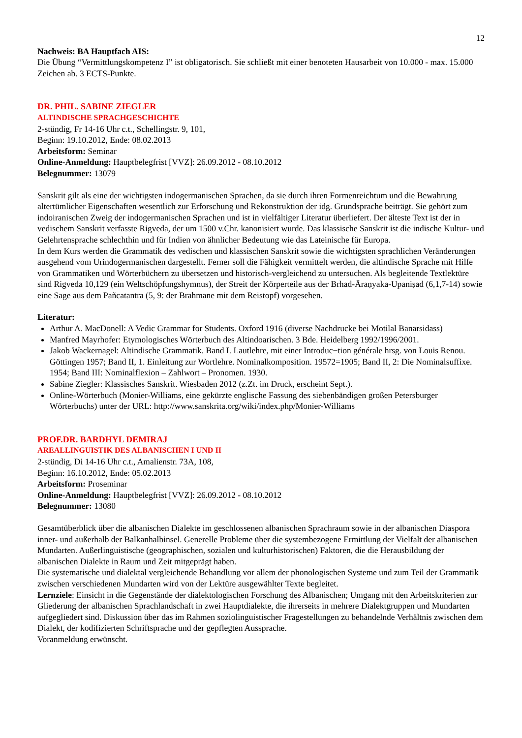12
Nachweis: BA Hauptfach AIS:
Die Übung “Vermittlungskompetenz I” ist obligatorisch. Sie schließt mit einer benoteten Hausarbeit von 10.000 - max. 15.000 Zeichen ab. 3 ECTS-Punkte.
DR. PHIL. SABINE ZIEGLER
ALTINDISCHE SPRACHGESCHICHTE
2-stündig, Fr 14-16 Uhr c.t., Schellingstr. 9, 101,
Beginn: 19.10.2012, Ende: 08.02.2013
Arbeitsform: Seminar
Online-Anmeldung: Hauptbelegfrist [VVZ]: 26.09.2012 - 08.10.2012
Belegnummer: 13079
Sanskrit gilt als eine der wichtigsten indogermanischen Sprachen, da sie durch ihren Formenreichtum und die Bewahrung altertümlicher Eigenschaften wesentlich zur Erforschung und Rekonstruktion der idg. Grundsprache beiträgt. Sie gehört zum indoiranischen Zweig der indogermanischen Sprachen und ist in vielfältiger Literatur überliefert. Der älteste Text ist der in vedischem Sanskrit verfasste Rigveda, der um 1500 v.Chr. kanonisiert wurde. Das klassische Sanskrit ist die indische Kultur- und Gelehrtensprache schlechthin und für Indien von ähnlicher Bedeutung wie das Lateinische für Europa.
In dem Kurs werden die Grammatik des vedischen und klassischen Sanskrit sowie die wichtigsten sprachlichen Veränderungen ausgehend vom Urindogermanischen dargestellt. Ferner soll die Fähigkeit vermittelt werden, die altindische Sprache mit Hilfe von Grammatiken und Wörterbüchern zu übersetzen und historisch-vergleichend zu untersuchen. Als begleitende Textlektüre sind Rigveda 10,129 (ein Weltschöpfungshymnus), der Streit der Körperteile aus der Brhad-Āraṇyaka-Upaniṣad (6,1,7-14) sowie eine Sage aus dem Pañcatantra (5, 9: der Brahmane mit dem Reistopf) vorgesehen.
Literatur:
Arthur A. MacDonell: A Vedic Grammar for Students. Oxford 1916 (diverse Nachdrucke bei Motilal Banarsidass)
Manfred Mayrhofer: Etymologisches Wörterbuch des Altindoarischen. 3 Bde. Heidelberg 1992/1996/2001.
Jakob Wackernagel: Altindische Grammatik. Band I. Lautlehre, mit einer Introduc−tion générale hrsg. von Louis Renou. Göttingen 1957; Band II, 1. Einleitung zur Wortlehre. Nominalkomposition. 19572=1905; Band II, 2: Die Nominalsuffixe. 1954; Band III: Nominalflexion – Zahlwort – Pronomen. 1930.
Sabine Ziegler: Klassisches Sanskrit. Wiesbaden 2012 (z.Zt. im Druck, erscheint Sept.).
Online-Wörterbuch (Monier-Williams, eine gekürzte englische Fassung des siebenbändigen großen Petersburger Wörterbuchs) unter der URL: http://www.sanskrita.org/wiki/index.php/Monier-Williams
PROF.DR. BARDHYL DEMIRAJ
AREALLINGUISTIK DES ALBANISCHEN I UND II
2-stündig, Di 14-16 Uhr c.t., Amalienstr. 73A, 108,
Beginn: 16.10.2012, Ende: 05.02.2013
Arbeitsform: Proseminar
Online-Anmeldung: Hauptbelegfrist [VVZ]: 26.09.2012 - 08.10.2012
Belegnummer: 13080
Gesamtüberblick über die albanischen Dialekte im geschlossenen albanischen Sprachraum sowie in der albanischen Diaspora inner- und außerhalb der Balkanhalbinsel. Generelle Probleme über die systembezogene Ermittlung der Vielfalt der albanischen Mundarten. Außerlinguistische (geographischen, sozialen und kulturhistorischen) Faktoren, die die Herausbildung der albanischen Dialekte in Raum und Zeit mitgeprägt haben.
Die systematische und dialektal vergleichende Behandlung vor allem der phonologischen Systeme und zum Teil der Grammatik zwischen verschiedenen Mundarten wird von der Lektüre ausgewählter Texte begleitet.
Lernziele: Einsicht in die Gegenstände der dialektologischen Forschung des Albanischen; Umgang mit den Arbeitskriterien zur Gliederung der albanischen Sprachlandschaft in zwei Hauptdialekte, die ihrerseits in mehrere Dialektgruppen und Mundarten aufgegliedert sind. Diskussion über das im Rahmen soziolinguistischer Fragestellungen zu behandelnde Verhältnis zwischen dem Dialekt, der kodifizierten Schriftsprache und der gepflegten Aussprache.
Voranmeldung erwünscht.